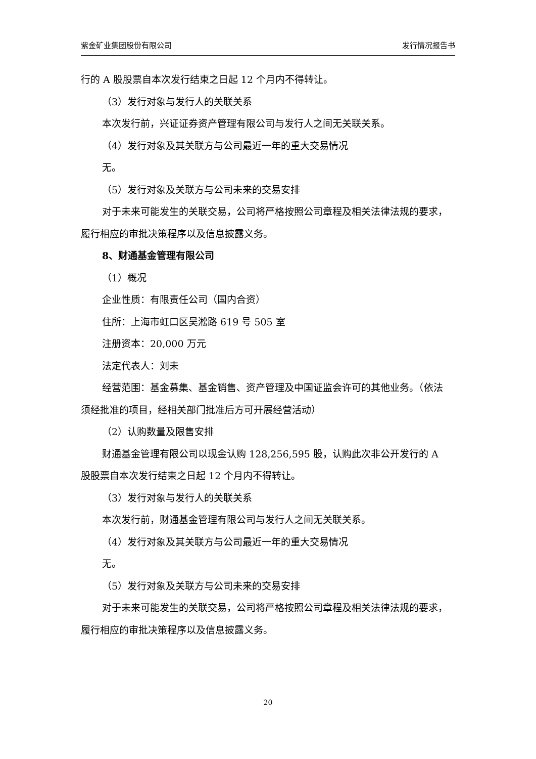紫金矿业集团股份有限公司 发行情况报告书
行的 A 股股票自本次发行结束之日起 12 个月内不得转让。
（3）发行对象与发行人的关联关系
本次发行前，兴证证券资产管理有限公司与发行人之间无关联关系。
（4）发行对象及其关联方与公司最近一年的重大交易情况
无。
（5）发行对象及关联方与公司未来的交易安排
对于未来可能发生的关联交易，公司将严格按照公司章程及相关法律法规的要求，履行相应的审批决策程序以及信息披露义务。
8、财通基金管理有限公司
（1）概况
企业性质：有限责任公司（国内合资）
住所：上海市虹口区吴淞路 619 号 505 室
注册资本：20,000 万元
法定代表人：刘未
经营范围：基金募集、基金销售、资产管理及中国证监会许可的其他业务。（依法须经批准的项目，经相关部门批准后方可开展经营活动）
（2）认购数量及限售安排
财通基金管理有限公司以现金认购 128,256,595 股，认购此次非公开发行的 A 股股票自本次发行结束之日起 12 个月内不得转让。
（3）发行对象与发行人的关联关系
本次发行前，财通基金管理有限公司与发行人之间无关联关系。
（4）发行对象及其关联方与公司最近一年的重大交易情况
无。
（5）发行对象及关联方与公司未来的交易安排
对于未来可能发生的关联交易，公司将严格按照公司章程及相关法律法规的要求，履行相应的审批决策程序以及信息披露义务。
20